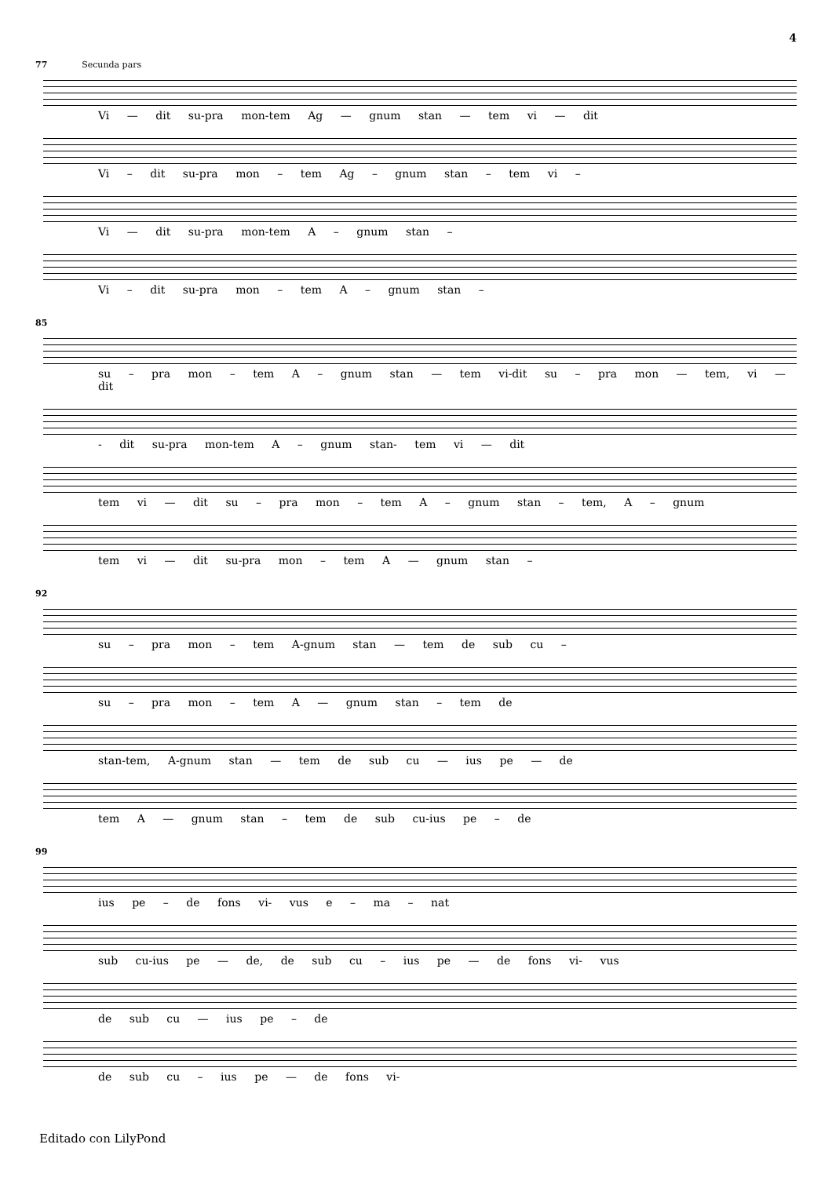4
77 Secunda pars
Vi — dit su-pra mon-tem Ag — gnum stan — tem vi — dit
Vi – dit su-pra mon – tem Ag – gnum stan – tem vi –
Vi — dit su-pra mon-tem A – gnum stan –
Vi – dit su-pra mon – tem A – gnum stan –
85
su – pra mon – tem A – gnum stan — tem vi-dit su – pra mon — tem, vi — dit
- dit su-pra mon-tem A – gnum stan- tem vi — dit
tem vi — dit su – pra mon – tem A – gnum stan – tem, A – gnum
tem vi — dit su-pra mon – tem A — gnum stan –
92
su – pra mon – tem A-gnum stan — tem de sub cu –
su – pra mon – tem A — gnum stan – tem de
stan-tem, A-gnum stan — tem de sub cu — ius pe — de
tem A — gnum stan – tem de sub cu-ius pe – de
99
ius pe – de fons vi- vus e – ma – nat
sub cu-ius pe — de, de sub cu – ius pe — de fons vi- vus
de sub cu — ius pe – de
de sub cu – ius pe — de fons vi-
Editado con LilyPond